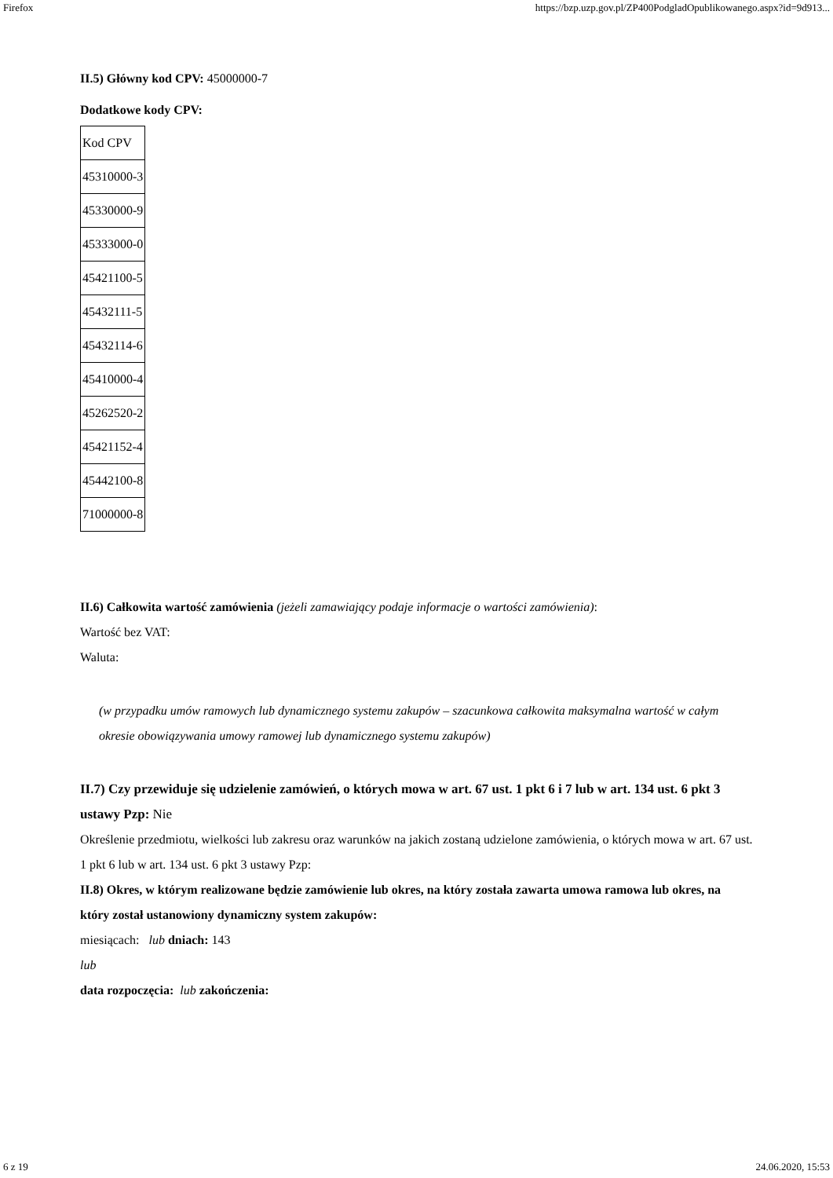Firefox https://bzp.uzp.gov.pl/ZP400PodgladOpublikowanego.aspx?id=9d913...
II.5) Główny kod CPV: 45000000-7
Dodatkowe kody CPV:
| Kod CPV |
| 45310000-3 |
| 45330000-9 |
| 45333000-0 |
| 45421100-5 |
| 45432111-5 |
| 45432114-6 |
| 45410000-4 |
| 45262520-2 |
| 45421152-4 |
| 45442100-8 |
| 71000000-8 |
II.6) Całkowita wartość zamówienia (jeżeli zamawiający podaje informacje o wartości zamówienia):
Wartość bez VAT:
Waluta:
(w przypadku umów ramowych lub dynamicznego systemu zakupów – szacunkowa całkowita maksymalna wartość w całym okresie obowiązywania umowy ramowej lub dynamicznego systemu zakupów)
II.7) Czy przewiduje się udzielenie zamówień, o których mowa w art. 67 ust. 1 pkt 6 i 7 lub w art. 134 ust. 6 pkt 3 ustawy Pzp: Nie
Określenie przedmiotu, wielkości lub zakresu oraz warunków na jakich zostaną udzielone zamówienia, o których mowa w art. 67 ust. 1 pkt 6 lub w art. 134 ust. 6 pkt 3 ustawy Pzp:
II.8) Okres, w którym realizowane będzie zamówienie lub okres, na który została zawarta umowa ramowa lub okres, na który został ustanowiony dynamiczny system zakupów:
miesiącach: lub dniach: 143
lub
data rozpoczęcia: lub zakończenia:
6 z 19 24.06.2020, 15:53